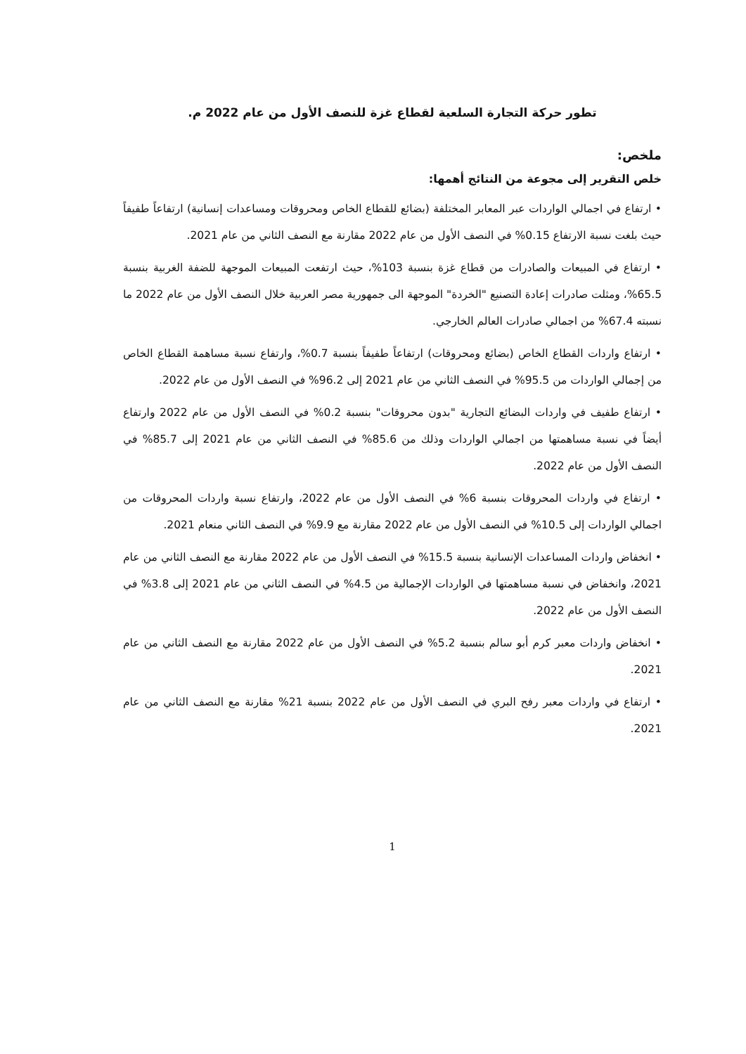تطور حركة التجارة السلعية لقطاع غزة للنصف الأول من عام 2022 م.
ملخص:
خلص التقرير إلى مجوعة من النتائج أهمها:
• ارتفاع في اجمالي الواردات عبر المعابر المختلفة (بضائع للقطاع الخاص ومحروقات ومساعدات إنسانية) ارتفاعاً طفيفاً حيث بلغت نسبة الارتفاع 0.15% في النصف الأول من عام 2022 مقارنة مع النصف الثاني من عام 2021.
• ارتفاع في المبيعات والصادرات من قطاع غزة بنسبة 103%، حيث ارتفعت المبيعات الموجهة للضفة الغربية بنسبة 65.5%، ومثلت صادرات إعادة التصنيع "الخردة" الموجهة الى جمهورية مصر العربية خلال النصف الأول من عام 2022 ما نسبته 67.4% من اجمالي صادرات العالم الخارجي.
• ارتفاع واردات القطاع الخاص (بضائع ومحروقات) ارتفاعاً طفيفاً بنسبة 0.7%، وارتفاع نسبة مساهمة القطاع الخاص من إجمالي الواردات من 95.5% في النصف الثاني من عام 2021 إلى 96.2% في النصف الأول من عام 2022.
• ارتفاع طفيف في واردات البضائع التجارية "بدون محروقات" بنسبة 0.2% في النصف الأول من عام 2022 وارتفاع أيضاً في نسبة مساهمتها من اجمالي الواردات وذلك من 85.6% في النصف الثاني من عام 2021 إلى 85.7% في النصف الأول من عام 2022.
• ارتفاع في واردات المحروقات بنسبة 6% في النصف الأول من عام 2022، وارتفاع نسبة واردات المحروقات من اجمالي الواردات إلى 10.5% في النصف الأول من عام 2022 مقارنة مع 9.9% في النصف الثاني منعام 2021.
• انخفاض واردات المساعدات الإنسانية بنسبة 15.5% في النصف الأول من عام 2022 مقارنة مع النصف الثاني من عام 2021، وانخفاض في نسبة مساهمتها في الواردات الإجمالية من 4.5% في النصف الثاني من عام 2021 إلى 3.8% في النصف الأول من عام 2022.
• انخفاض واردات معبر كرم أبو سالم بنسبة 5.2% في النصف الأول من عام 2022 مقارنة مع النصف الثاني من عام 2021.
• ارتفاع في واردات معبر رفح البري في النصف الأول من عام 2022 بنسبة 21% مقارنة مع النصف الثاني من عام 2021.
1